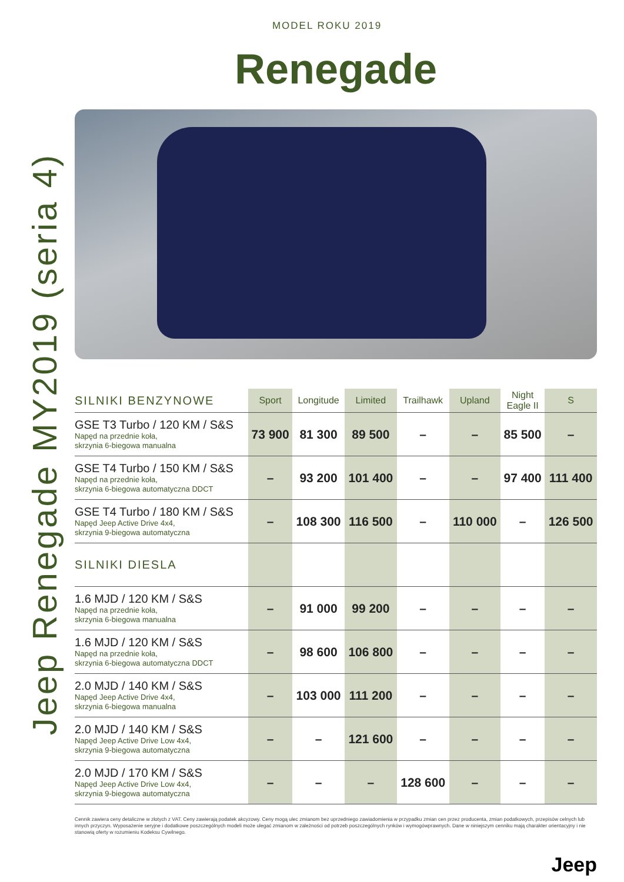Jeep Renegade MY2019 (seria 4)
MODEL ROKU 2019
Renegade
| SILNIKI BENZYNOWE | Sport | Longitude | Limited | Trailhawk | Upland | Night Eagle II | S |
| --- | --- | --- | --- | --- | --- | --- | --- |
| GSE T3 Turbo / 120 KM / S&S Napęd na przednie koła, skrzynia 6-biegowa manualna | 73 900 | 81 300 | 89 500 | – | – | 85 500 | – |
| GSE T4 Turbo / 150 KM / S&S Napęd na przednie koła, skrzynia 6-biegowa automatyczna DDCT | – | 93 200 | 101 400 | – | – | 97 400 | 111 400 |
| GSE T4 Turbo / 180 KM / S&S Napęd Jeep Active Drive 4x4, skrzynia 9-biegowa automatyczna | – | 108 300 | 116 500 | – | 110 000 | – | 126 500 |
| SILNIKI DIESLA | | | | | | | |
| 1.6 MJD / 120 KM / S&S Napęd na przednie koła, skrzynia 6-biegowa manualna | – | 91 000 | 99 200 | – | – | – | – |
| 1.6 MJD / 120 KM / S&S Napęd na przednie koła, skrzynia 6-biegowa automatyczna DDCT | – | 98 600 | 106 800 | – | – | – | – |
| 2.0 MJD / 140 KM / S&S Napęd Jeep Active Drive 4x4, skrzynia 6-biegowa manualna | – | 103 000 | 111 200 | – | – | – | – |
| 2.0 MJD / 140 KM / S&S Napęd Jeep Active Drive Low 4x4, skrzynia 9-biegowa automatyczna | – | – | 121 600 | – | – | – | – |
| 2.0 MJD / 170 KM / S&S Napęd Jeep Active Drive Low 4x4, skrzynia 9-biegowa automatyczna | – | – | – | 128 600 | – | – | – |
Cennik zawiera ceny detaliczne w złotych z VAT. Ceny zawierają podatek akcyzowy. Ceny mogą ulec zmianom bez uprzedniego zawiadomienia w przypadku zmian cen przez producenta, zmian podatkowych, przepisów celnych lub innych przyczyn. Wyposażenie seryjne i dodatkowe poszczególnych modeli może ulegać zmianom w zależności od potrzeb poszczególnych rynków i wymogówprawnych. Dane w niniejszym cenniku mają charakter orientacyjny i nie stanowią oferty w rozumieniu Kodeksu Cywilnego.
Jeep